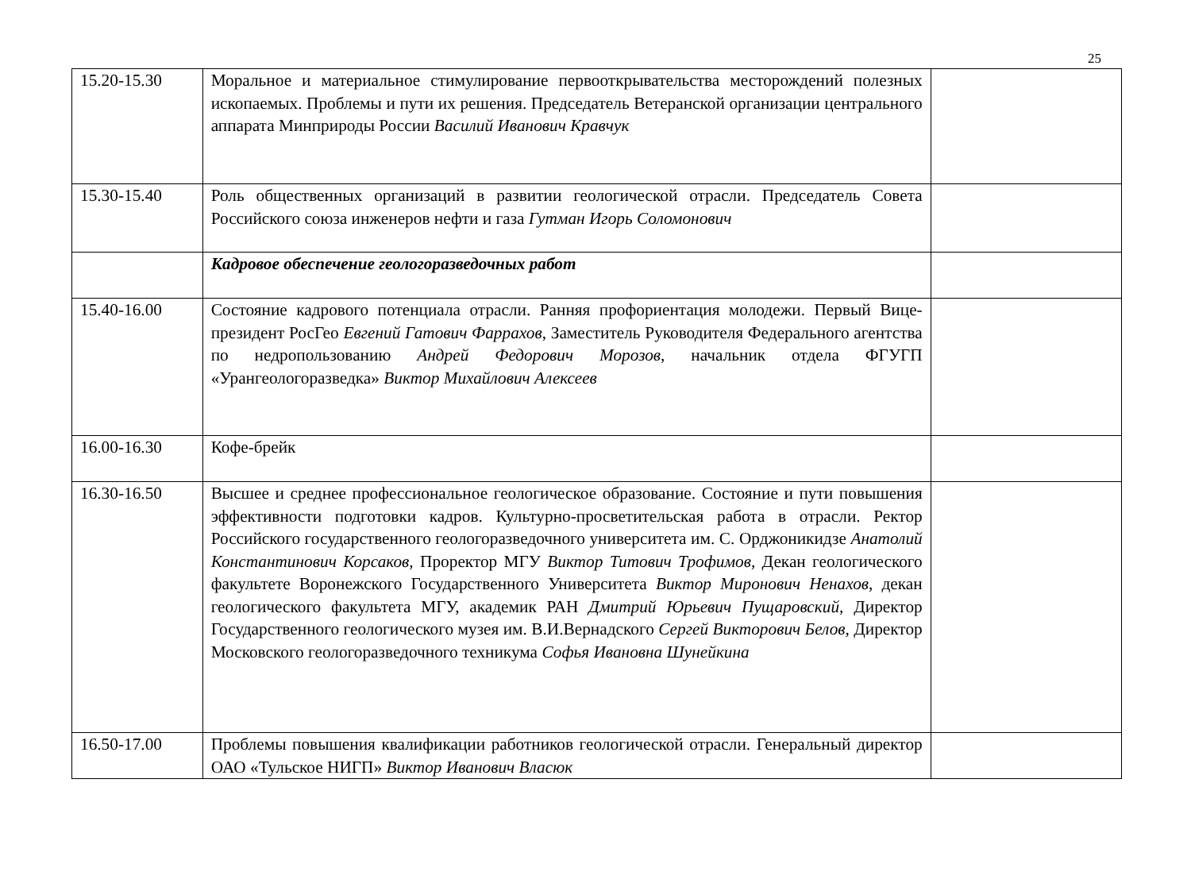25
| 15.20-15.30 | Моральное и материальное стимулирование первооткрывательства месторождений полезных ископаемых. Проблемы и пути их решения. Председатель Ветеранской организации центрального аппарата Минприроды России Василий Иванович Кравчук | |
| 15.30-15.40 | Роль общественных организаций в развитии геологической отрасли. Председатель Совета Российского союза инженеров нефти и газа Гутман Игорь Соломонович | |
| | Кадровое обеспечение геологоразведочных работ | |
| 15.40-16.00 | Состояние кадрового потенциала отрасли. Ранняя профориентация молодежи. Первый Вице-президент РосГео Евгений Гатович Фаррахов , Заместитель Руководителя Федерального агентства по недропользованию Андрей Федорович Морозов , начальник отдела ФГУГП «Урангеологоразведка» Виктор Михайлович Алексеев | |
| 16.00-16.30 | Кофе-брейк | |
| 16.30-16.50 | Высшее и среднее профессиональное геологическое образование. Состояние и пути повышения эффективности подготовки кадров. Культурно-просветительская работа в отрасли. Ректор Российского государственного геологоразведочного университета им. С. Орджоникидзе Анатолий Константинович Корсаков, Проректор МГУ Виктор Титович Трофимов, Декан геологического факультете Воронежского Государственного Университета Виктор Миронович Ненахов, декан геологического факультета МГУ, академик РАН Дмитрий Юрьевич Пущаровский, Директор Государственного геологического музея им. В.И.Вернадского Сергей Викторович Белов, Директор Московского геологоразведочного техникума Софья Ивановна Шунейкина | |
| 16.50-17.00 | Проблемы повышения квалификации работников геологической отрасли. Генеральный директор ОАО «Тульское НИГП» Виктор Иванович Власюк | |